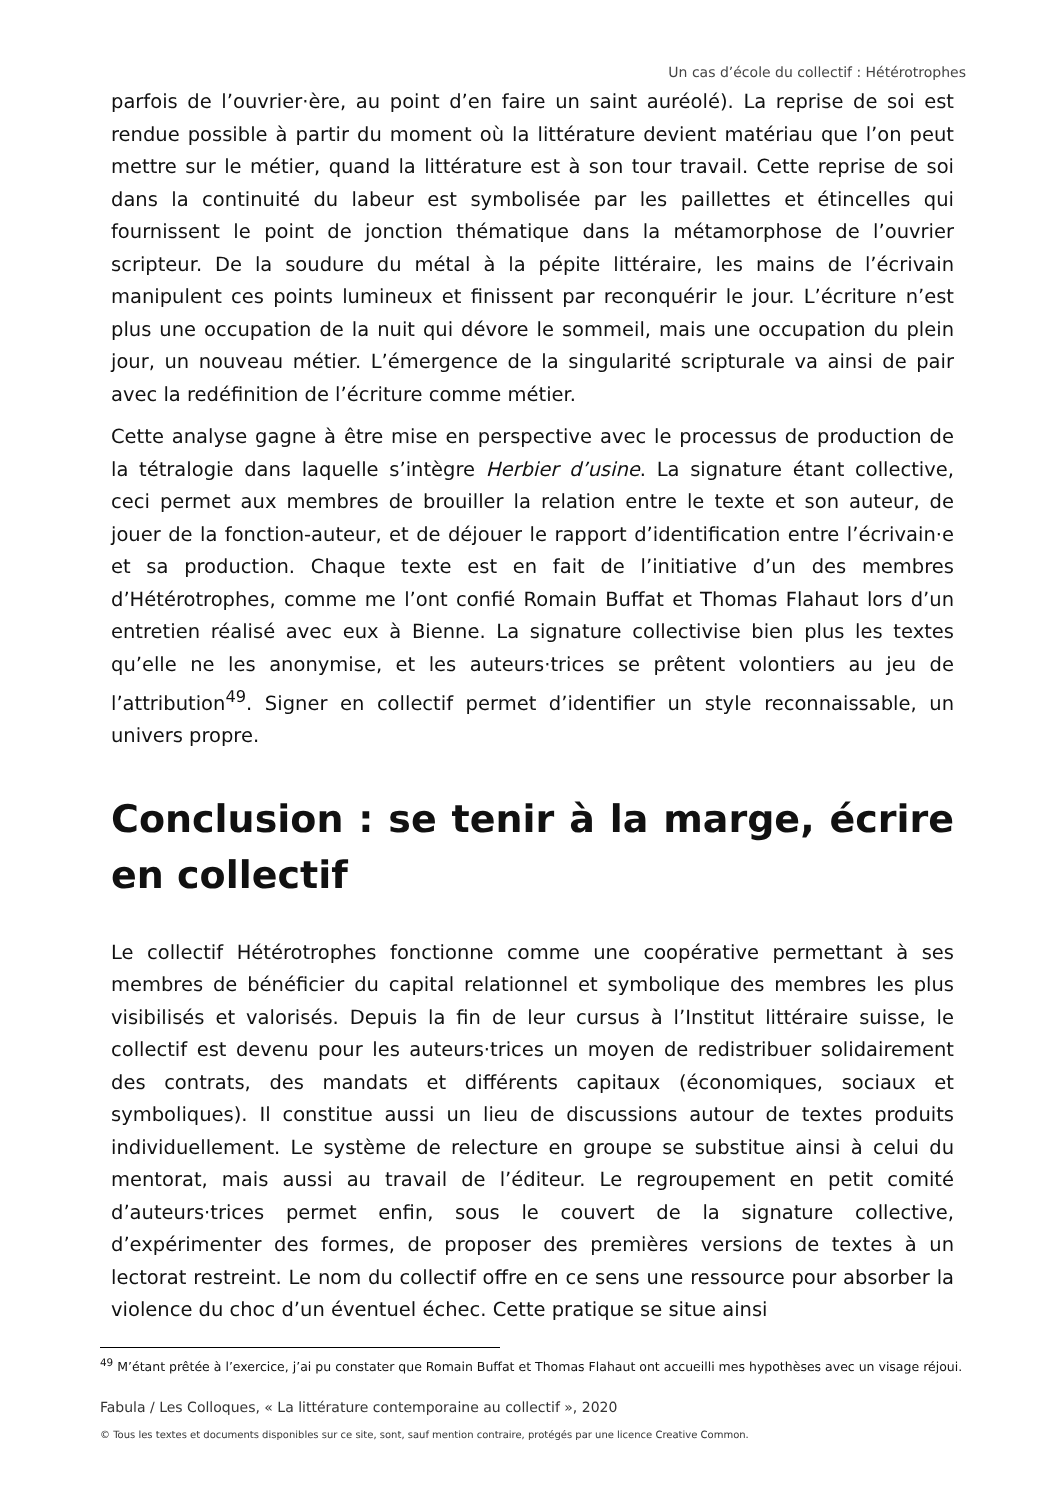Un cas d’école du collectif : Hétérotrophes
parfois de l’ouvrier·ère, au point d’en faire un saint auréolé). La reprise de soi est rendue possible à partir du moment où la littérature devient matériau que l’on peut mettre sur le métier, quand la littérature est à son tour travail. Cette reprise de soi dans la continuité du labeur est symbolisée par les paillettes et étincelles qui fournissent le point de jonction thématique dans la métamorphose de l’ouvrier scripteur. De la soudure du métal à la pépite littéraire, les mains de l’écrivain manipulent ces points lumineux et finissent par reconquérir le jour. L’écriture n’est plus une occupation de la nuit qui dévore le sommeil, mais une occupation du plein jour, un nouveau métier. L’émergence de la singularité scripturale va ainsi de pair avec la redéfinition de l’écriture comme métier.
Cette analyse gagne à être mise en perspective avec le processus de production de la tétralogie dans laquelle s’intègre Herbier d’usine. La signature étant collective, ceci permet aux membres de brouiller la relation entre le texte et son auteur, de jouer de la fonction-auteur, et de déjouer le rapport d’identification entre l’écrivain·e et sa production. Chaque texte est en fait de l’initiative d’un des membres d’Hétérotrophes, comme me l’ont confié Romain Buffat et Thomas Flahaut lors d’un entretien réalisé avec eux à Bienne. La signature collectivise bien plus les textes qu’elle ne les anonymise, et les auteurs·trices se prêtent volontiers au jeu de l’attribution<sup>49</sup>. Signer en collectif permet d’identifier un style reconnaissable, un univers propre.
Conclusion : se tenir à la marge, écrire en collectif
Le collectif Hétérotrophes fonctionne comme une coopérative permettant à ses membres de bénéficier du capital relationnel et symbolique des membres les plus visibilisés et valorisés. Depuis la fin de leur cursus à l’Institut littéraire suisse, le collectif est devenu pour les auteurs·trices un moyen de redistribuer solidairement des contrats, des mandats et différents capitaux (économiques, sociaux et symboliques). Il constitue aussi un lieu de discussions autour de textes produits individuellement. Le système de relecture en groupe se substitue ainsi à celui du mentorat, mais aussi au travail de l’éditeur. Le regroupement en petit comité d’auteurs·trices permet enfin, sous le couvert de la signature collective, d’expérimenter des formes, de proposer des premières versions de textes à un lectorat restreint. Le nom du collectif offre en ce sens une ressource pour absorber la violence du choc d’un éventuel échec. Cette pratique se situe ainsi
<sup>49</sup> M’étant prêtée à l’exercice, j’ai pu constater que Romain Buffat et Thomas Flahaut ont accueilli mes hypothèses avec un visage réjoui.
Fabula / Les Colloques, « La littérature contemporaine au collectif », 2020
© Tous les textes et documents disponibles sur ce site, sont, sauf mention contraire, protégés par une licence Creative Common.